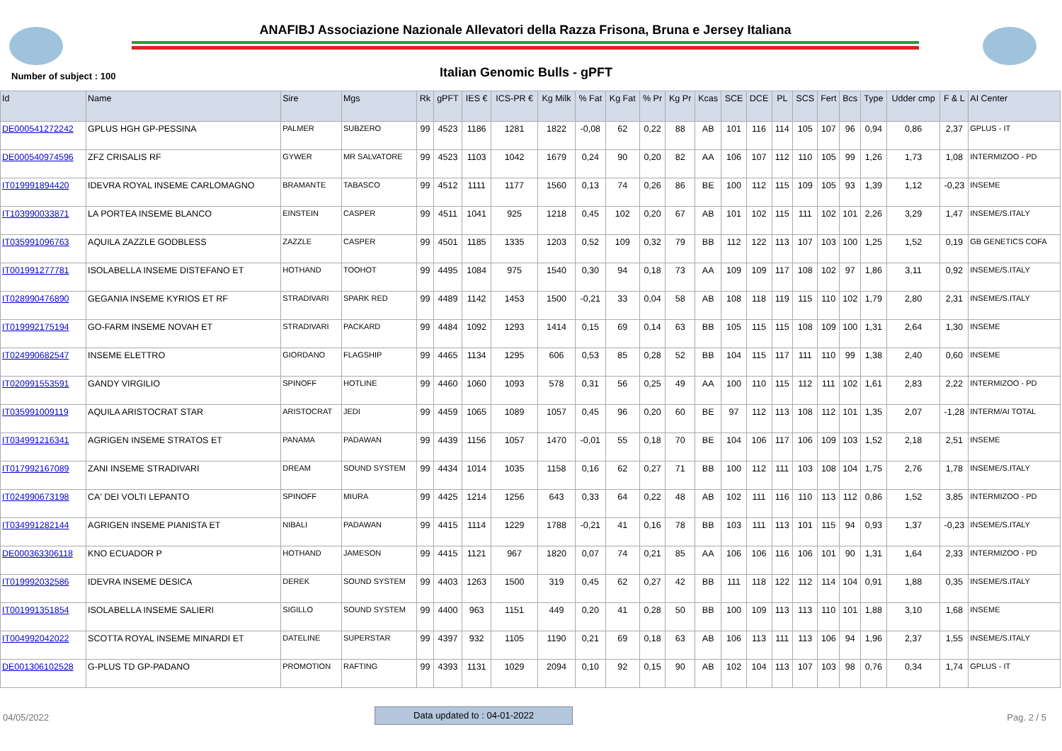ANAFIBJ Associazione Nazionale Allevatori della Razza Frisona, Bruna e Jersey Italiana
Number of subject : 100
Italian Genomic Bulls - gPFT
| Id | Name | Sire | Mgs | Rk | gPFT | IES € | ICS-PR € | Kg Milk | % Fat | Kg Fat | % Pr | Kg Pr | Kcas | SCE | DCE | PL | SCS | Fert | Bcs | Type | Udder cmp | F & L | AI Center |
| --- | --- | --- | --- | --- | --- | --- | --- | --- | --- | --- | --- | --- | --- | --- | --- | --- | --- | --- | --- | --- | --- | --- | --- |
| DE000541272242 | GPLUS HGH GP-PESSINA | PALMER | SUBZERO | 99 | 4523 | 1186 | 1281 | 1822 | -0,08 | 62 | 0,22 | 88 | AB | 101 | 116 | 114 | 105 | 107 | 96 | 0,94 | 0,86 | 2,37 | GPLUS - IT |
| DE000540974596 | ZFZ CRISALIS RF | GYWER | MR SALVATORE | 99 | 4523 | 1103 | 1042 | 1679 | 0,24 | 90 | 0,20 | 82 | AA | 106 | 107 | 112 | 110 | 105 | 99 | 1,26 | 1,73 | 1,08 | INTERMIZOO - PD |
| IT019991894420 | IDEVRA ROYAL INSEME CARLOMAGNO | BRAMANTE | TABASCO | 99 | 4512 | 1111 | 1177 | 1560 | 0,13 | 74 | 0,26 | 86 | BE | 100 | 112 | 115 | 109 | 105 | 93 | 1,39 | 1,12 | -0,23 | INSEME |
| IT103990033871 | LA PORTEA INSEME BLANCO | EINSTEIN | CASPER | 99 | 4511 | 1041 | 925 | 1218 | 0,45 | 102 | 0,20 | 67 | AB | 101 | 102 | 115 | 111 | 102 | 101 | 2,26 | 3,29 | 1,47 | INSEME/S.ITALY |
| IT035991096763 | AQUILA ZAZZLE GODBLESS | ZAZZLE | CASPER | 99 | 4501 | 1185 | 1335 | 1203 | 0,52 | 109 | 0,32 | 79 | BB | 112 | 122 | 113 | 107 | 103 | 100 | 1,25 | 1,52 | 0,19 | GB GENETICS COFA |
| IT001991277781 | ISOLABELLA INSEME DISTEFANO ET | HOTHAND | TOOHOT | 99 | 4495 | 1084 | 975 | 1540 | 0,30 | 94 | 0,18 | 73 | AA | 109 | 109 | 117 | 108 | 102 | 97 | 1,86 | 3,11 | 0,92 | INSEME/S.ITALY |
| IT028990476890 | GEGANIA INSEME KYRIOS ET RF | STRADIVARI | SPARK RED | 99 | 4489 | 1142 | 1453 | 1500 | -0,21 | 33 | 0,04 | 58 | AB | 108 | 118 | 119 | 115 | 110 | 102 | 1,79 | 2,80 | 2,31 | INSEME/S.ITALY |
| IT019992175194 | GO-FARM INSEME NOVAH ET | STRADIVARI | PACKARD | 99 | 4484 | 1092 | 1293 | 1414 | 0,15 | 69 | 0,14 | 63 | BB | 105 | 115 | 115 | 108 | 109 | 100 | 1,31 | 2,64 | 1,30 | INSEME |
| IT024990682547 | INSEME ELETTRO | GIORDANO | FLAGSHIP | 99 | 4465 | 1134 | 1295 | 606 | 0,53 | 85 | 0,28 | 52 | BB | 104 | 115 | 117 | 111 | 110 | 99 | 1,38 | 2,40 | 0,60 | INSEME |
| IT020991553591 | GANDY VIRGILIO | SPINOFF | HOTLINE | 99 | 4460 | 1060 | 1093 | 578 | 0,31 | 56 | 0,25 | 49 | AA | 100 | 110 | 115 | 112 | 111 | 102 | 1,61 | 2,83 | 2,22 | INTERMIZOO - PD |
| IT035991009119 | AQUILA ARISTOCRAT STAR | ARISTOCRAT | JEDI | 99 | 4459 | 1065 | 1089 | 1057 | 0,45 | 96 | 0,20 | 60 | BE | 97 | 112 | 113 | 108 | 112 | 101 | 1,35 | 2,07 | -1,28 | INTERM/AI TOTAL |
| IT034991216341 | AGRIGEN INSEME STRATOS ET | PANAMA | PADAWAN | 99 | 4439 | 1156 | 1057 | 1470 | -0,01 | 55 | 0,18 | 70 | BE | 104 | 106 | 117 | 106 | 109 | 103 | 1,52 | 2,18 | 2,51 | INSEME |
| IT017992167089 | ZANI INSEME STRADIVARI | DREAM | SOUND SYSTEM | 99 | 4434 | 1014 | 1035 | 1158 | 0,16 | 62 | 0,27 | 71 | BB | 100 | 112 | 111 | 103 | 108 | 104 | 1,75 | 2,76 | 1,78 | INSEME/S.ITALY |
| IT024990673198 | CA' DEI VOLTI LEPANTO | SPINOFF | MIURA | 99 | 4425 | 1214 | 1256 | 643 | 0,33 | 64 | 0,22 | 48 | AB | 102 | 111 | 116 | 110 | 113 | 112 | 0,86 | 1,52 | 3,85 | INTERMIZOO - PD |
| IT034991282144 | AGRIGEN INSEME PIANISTA ET | NIBALI | PADAWAN | 99 | 4415 | 1114 | 1229 | 1788 | -0,21 | 41 | 0,16 | 78 | BB | 103 | 111 | 113 | 101 | 115 | 94 | 0,93 | 1,37 | -0,23 | INSEME/S.ITALY |
| DE000363306118 | KNO ECUADOR P | HOTHAND | JAMESON | 99 | 4415 | 1121 | 967 | 1820 | 0,07 | 74 | 0,21 | 85 | AA | 106 | 106 | 116 | 106 | 101 | 90 | 1,31 | 1,64 | 2,33 | INTERMIZOO - PD |
| IT019992032586 | IDEVRA INSEME DESICA | DEREK | SOUND SYSTEM | 99 | 4403 | 1263 | 1500 | 319 | 0,45 | 62 | 0,27 | 42 | BB | 111 | 118 | 122 | 112 | 114 | 104 | 0,91 | 1,88 | 0,35 | INSEME/S.ITALY |
| IT001991351854 | ISOLABELLA INSEME SALIERI | SIGILLO | SOUND SYSTEM | 99 | 4400 | 963 | 1151 | 449 | 0,20 | 41 | 0,28 | 50 | BB | 100 | 109 | 113 | 113 | 110 | 101 | 1,88 | 3,10 | 1,68 | INSEME |
| IT004992042022 | SCOTTA ROYAL INSEME MINARDI ET | DATELINE | SUPERSTAR | 99 | 4397 | 932 | 1105 | 1190 | 0,21 | 69 | 0,18 | 63 | AB | 106 | 113 | 111 | 113 | 106 | 94 | 1,96 | 2,37 | 1,55 | INSEME/S.ITALY |
| DE001306102528 | G-PLUS TD GP-PADANO | PROMOTION | RAFTING | 99 | 4393 | 1131 | 1029 | 2094 | 0,10 | 92 | 0,15 | 90 | AB | 102 | 104 | 113 | 107 | 103 | 98 | 0,76 | 0,34 | 1,74 | GPLUS - IT |
04/05/2022
Data updated to : 04-01-2022
Pag. 2 / 5